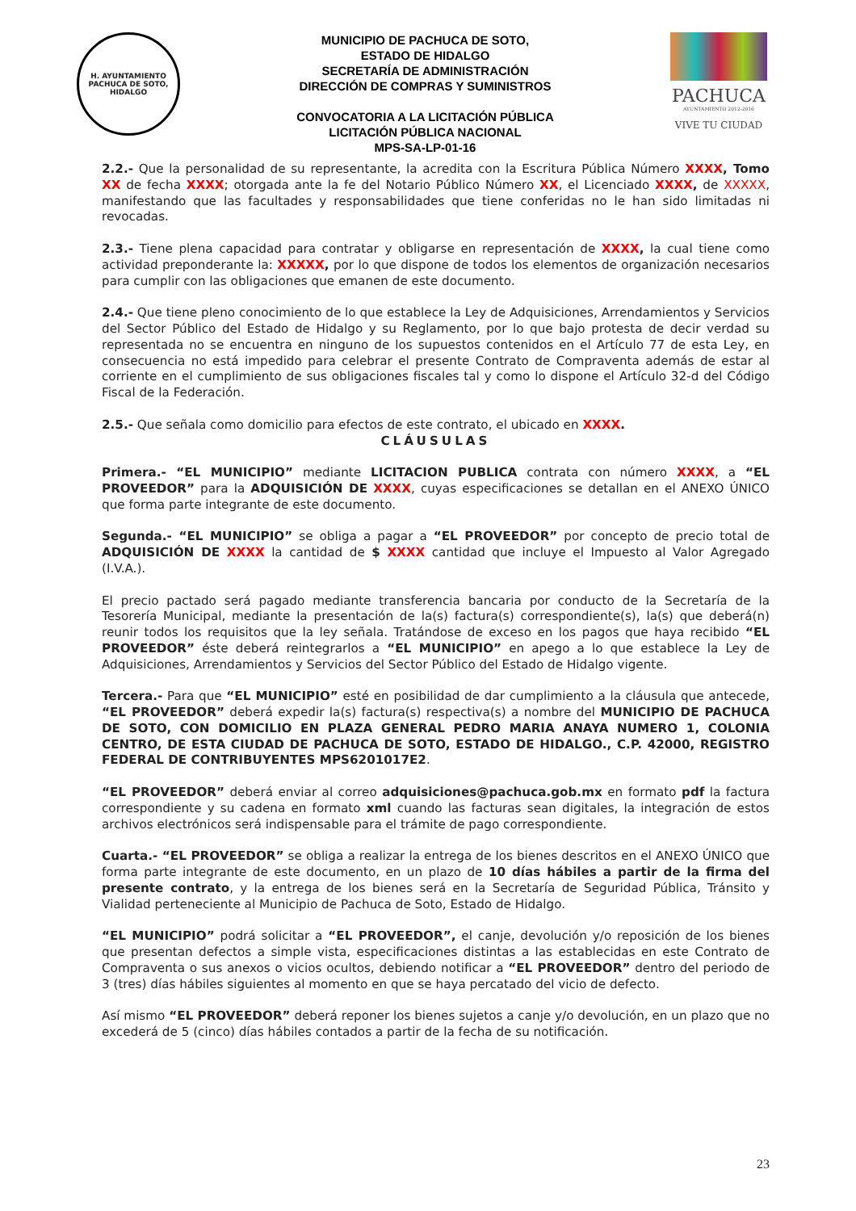H. AYUNTAMIENTO
PACHUCA DE SOTO, HIDALGO
MUNICIPIO DE PACHUCA DE SOTO,
ESTADO DE HIDALGO
SECRETARÍA DE ADMINISTRACIÓN
DIRECCIÓN DE COMPRAS Y SUMINISTROS
CONVOCATORIA A LA LICITACIÓN PÚBLICA
LICITACIÓN PÚBLICA NACIONAL
MPS-SA-LP-01-16
PACHUCA
AYUNTAMIENTO 2012-2016
VIVE TU CIUDAD
2.2.- Que la personalidad de su representante, la acredita con la Escritura Pública Número XXXX, Tomo XX de fecha XXXX; otorgada ante la fe del Notario Público Número XX, el Licenciado XXXX, de XXXXX, manifestando que las facultades y responsabilidades que tiene conferidas no le han sido limitadas ni revocadas.
2.3.- Tiene plena capacidad para contratar y obligarse en representación de XXXX, la cual tiene como actividad preponderante la: XXXXX, por lo que dispone de todos los elementos de organización necesarios para cumplir con las obligaciones que emanen de este documento.
2.4.- Que tiene pleno conocimiento de lo que establece la Ley de Adquisiciones, Arrendamientos y Servicios del Sector Público del Estado de Hidalgo y su Reglamento, por lo que bajo protesta de decir verdad su representada no se encuentra en ninguno de los supuestos contenidos en el Artículo 77 de esta Ley, en consecuencia no está impedido para celebrar el presente Contrato de Compraventa además de estar al corriente en el cumplimiento de sus obligaciones fiscales tal y como lo dispone el Artículo 32-d del Código Fiscal de la Federación.
2.5.- Que señala como domicilio para efectos de este contrato, el ubicado en XXXX.
CLÁUSULAS
Primera.- “EL MUNICIPIO” mediante LICITACION PUBLICA contrata con número XXXX, a “EL PROVEEDOR” para la ADQUISICIÓN DE XXXX, cuyas especificaciones se detallan en el ANEXO ÚNICO que forma parte integrante de este documento.
Segunda.- “EL MUNICIPIO” se obliga a pagar a “EL PROVEEDOR” por concepto de precio total de ADQUISICIÓN DE XXXX la cantidad de $ XXXX cantidad que incluye el Impuesto al Valor Agregado (I.V.A.).
El precio pactado será pagado mediante transferencia bancaria por conducto de la Secretaría de la Tesorería Municipal, mediante la presentación de la(s) factura(s) correspondiente(s), la(s) que deberá(n) reunir todos los requisitos que la ley señala. Tratándose de exceso en los pagos que haya recibido “EL PROVEEDOR” éste deberá reintegrarlos a “EL MUNICIPIO” en apego a lo que establece la Ley de Adquisiciones, Arrendamientos y Servicios del Sector Público del Estado de Hidalgo vigente.
Tercera.- Para que “EL MUNICIPIO” esté en posibilidad de dar cumplimiento a la cláusula que antecede, “EL PROVEEDOR” deberá expedir la(s) factura(s) respectiva(s) a nombre del MUNICIPIO DE PACHUCA DE SOTO, CON DOMICILIO EN PLAZA GENERAL PEDRO MARIA ANAYA NUMERO 1, COLONIA CENTRO, DE ESTA CIUDAD DE PACHUCA DE SOTO, ESTADO DE HIDALGO., C.P. 42000, REGISTRO FEDERAL DE CONTRIBUYENTES MPS6201017E2.
“EL PROVEEDOR” deberá enviar al correo adquisiciones@pachuca.gob.mx en formato pdf la factura correspondiente y su cadena en formato xml cuando las facturas sean digitales, la integración de estos archivos electrónicos será indispensable para el trámite de pago correspondiente.
Cuarta.- “EL PROVEEDOR” se obliga a realizar la entrega de los bienes descritos en el ANEXO ÚNICO que forma parte integrante de este documento, en un plazo de 10 días hábiles a partir de la firma del presente contrato, y la entrega de los bienes será en la Secretaría de Seguridad Pública, Tránsito y Vialidad perteneciente al Municipio de Pachuca de Soto, Estado de Hidalgo.
“EL MUNICIPIO” podrá solicitar a “EL PROVEEDOR”, el canje, devolución y/o reposición de los bienes que presentan defectos a simple vista, especificaciones distintas a las establecidas en este Contrato de Compraventa o sus anexos o vicios ocultos, debiendo notificar a “EL PROVEEDOR” dentro del periodo de 3 (tres) días hábiles siguientes al momento en que se haya percatado del vicio de defecto.
Así mismo “EL PROVEEDOR” deberá reponer los bienes sujetos a canje y/o devolución, en un plazo que no excederá de 5 (cinco) días hábiles contados a partir de la fecha de su notificación.
23